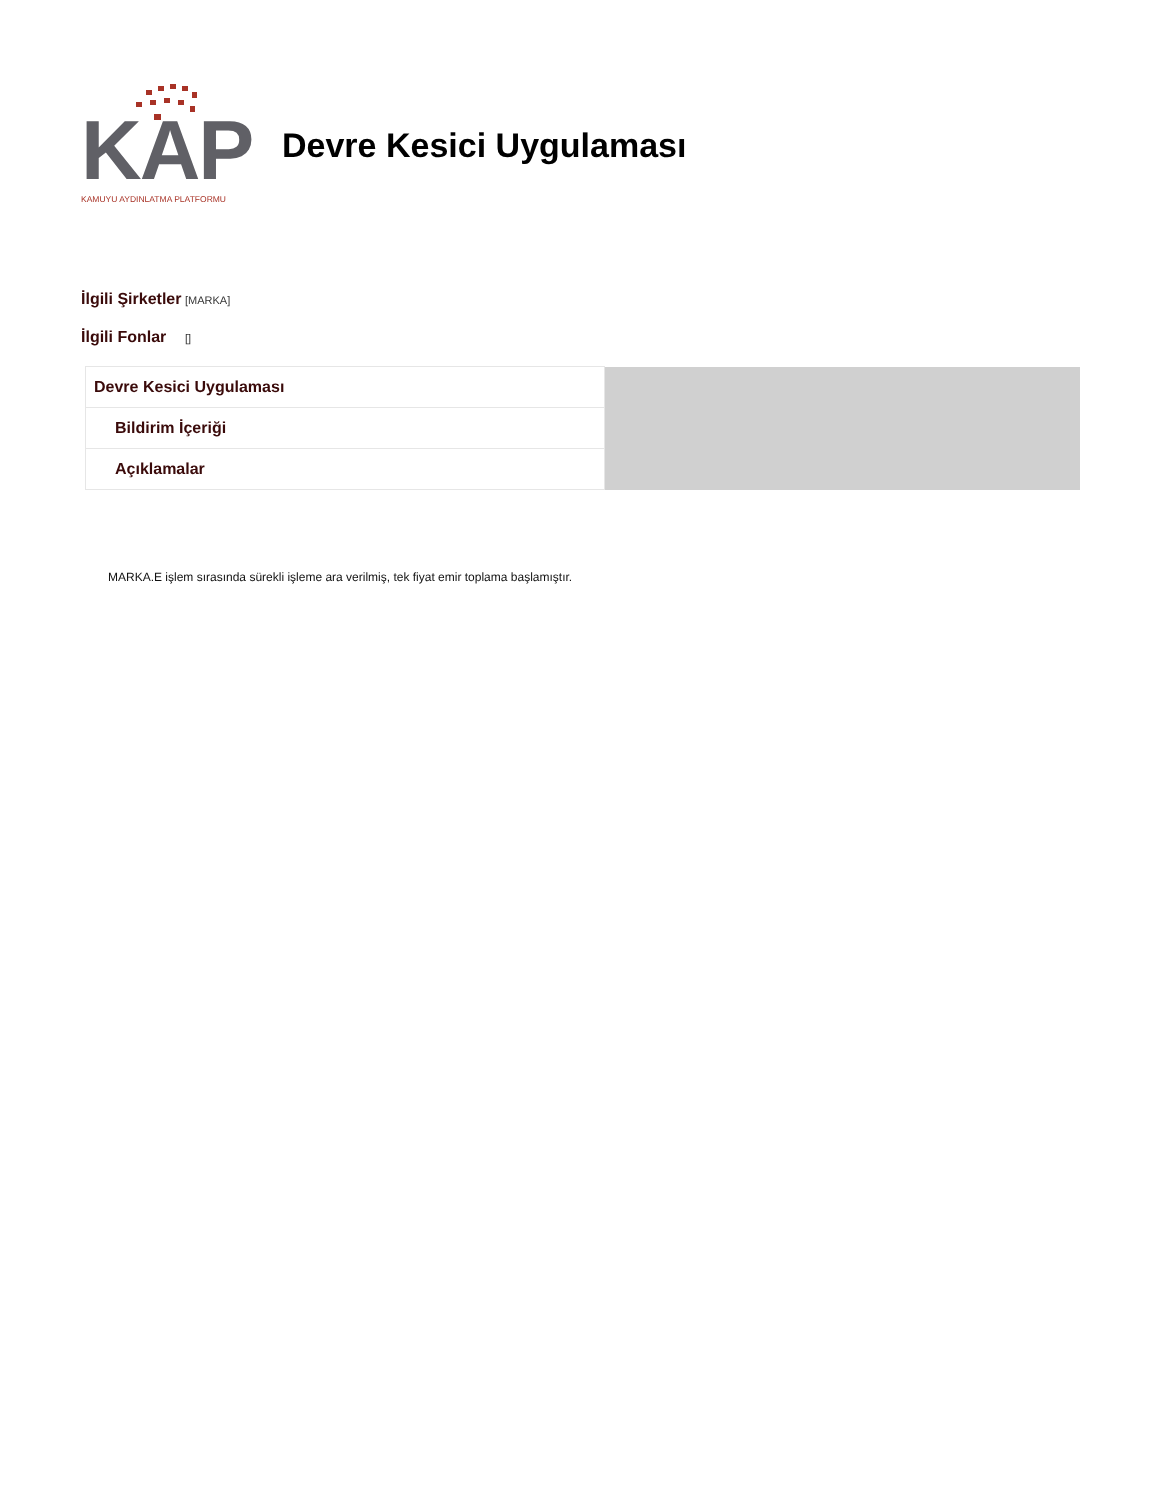KAP
KAMUYU AYDINLATMA PLATFORMU
Devre Kesici Uygulaması
İlgili Şirketler [MARKA]
İlgili Fonlar []
| Devre Kesici Uygulaması | |
| Bildirim İçeriği | |
| Açıklamalar | |
MARKA.E işlem sırasında sürekli işleme ara verilmiş, tek fiyat emir toplama başlamıştır.